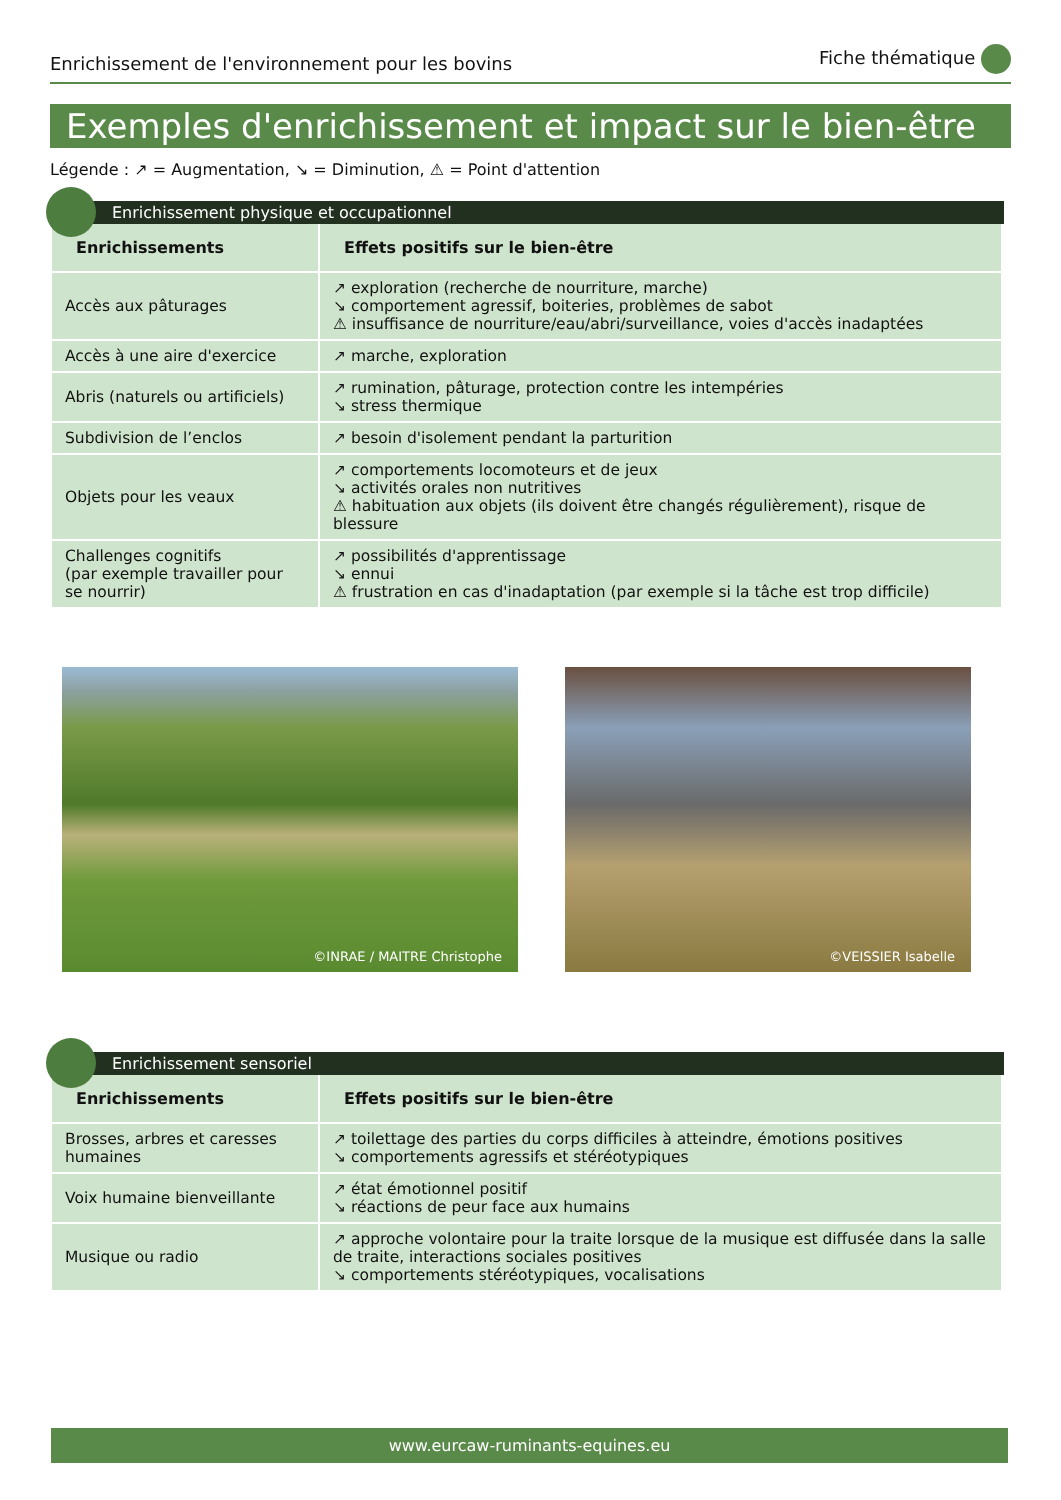Enrichissement de l'environnement pour les bovins Fiche thématique
Exemples d'enrichissement et impact sur le bien-être
Légende : ↗ = Augmentation, ↘ = Diminution, ⚠ = Point d'attention
Enrichissement physique et occupationnel
| Enrichissements | Effets positifs sur le bien-être |
| --- | --- |
| Accès aux pâturages | ↗ exploration (recherche de nourriture, marche) ↘ comportement agressif, boiteries, problèmes de sabot ⚠ insuffisance de nourriture/eau/abri/surveillance, voies d'accès inadaptées |
| Accès à une aire d'exercice | ↗ marche, exploration |
| Abris (naturels ou artificiels) | ↗ rumination, pâturage, protection contre les intempéries ↘ stress thermique |
| Subdivision de l’enclos | ↗ besoin d'isolement pendant la parturition |
| Objets pour les veaux | ↗ comportements locomoteurs et de jeux ↘ activités orales non nutritives ⚠ habituation aux objets (ils doivent être changés régulièrement), risque de blessure |
| Challenges cognitifs (par exemple travailler pour se nourrir) | ↗ possibilités d'apprentissage ↘ ennui ⚠ frustration en cas d'inadaptation (par exemple si la tâche est trop difficile) |
©INRAE / MAITRE Christophe
©VEISSIER Isabelle
Enrichissement sensoriel
| Enrichissements | Effets positifs sur le bien-être |
| --- | --- |
| Brosses, arbres et caresses humaines | ↗ toilettage des parties du corps difficiles à atteindre, émotions positives ↘ comportements agressifs et stéréotypiques |
| Voix humaine bienveillante | ↗ état émotionnel positif ↘ réactions de peur face aux humains |
| Musique ou radio | ↗ approche volontaire pour la traite lorsque de la musique est diffusée dans la salle de traite, interactions sociales positives ↘ comportements stéréotypiques, vocalisations |
www.eurcaw-ruminants-equines.eu